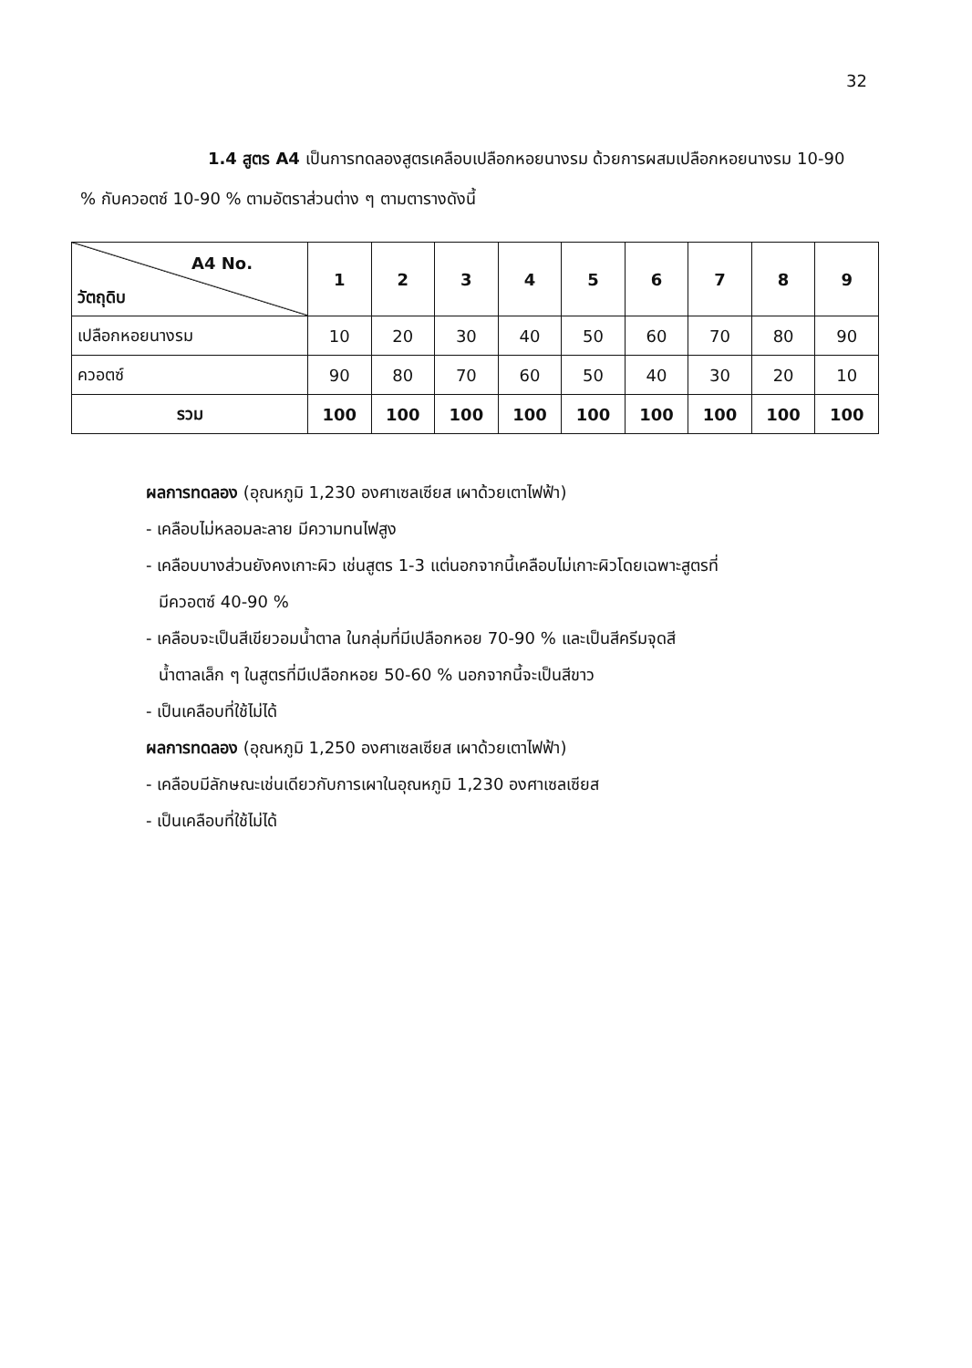32
1.4 สูตร A4 เป็นการทดลองสูตรเคลือบเปลือกหอยนางรม ด้วยการผสมเปลือกหอยนางรม 10-90 % กับควอตซ์ 10-90 % ตามอัตราส่วนต่าง ๆ ตามตารางดังนี้
| A4 No. วัตถุดิบ | 1 | 2 | 3 | 4 | 5 | 6 | 7 | 8 | 9 |
| --- | --- | --- | --- | --- | --- | --- | --- | --- | --- |
| เปลือกหอยนางรม | 10 | 20 | 30 | 40 | 50 | 60 | 70 | 80 | 90 |
| ควอตซ์ | 90 | 80 | 70 | 60 | 50 | 40 | 30 | 20 | 10 |
| รวม | 100 | 100 | 100 | 100 | 100 | 100 | 100 | 100 | 100 |
ผลการทดลอง (อุณหภูมิ 1,230 องศาเซลเซียส เผาด้วยเตาไฟฟ้า)
- เคลือบไม่หลอมละลาย มีความทนไฟสูง
- เคลือบบางส่วนยังคงเกาะผิว เช่นสูตร 1-3 แต่นอกจากนี้เคลือบไม่เกาะผิวโดยเฉพาะสูตรที่
มีควอตซ์ 40-90 %
- เคลือบจะเป็นสีเขียวอมน้ำตาล ในกลุ่มที่มีเปลือกหอย 70-90 % และเป็นสีครีมจุดสี
น้ำตาลเล็ก ๆ ในสูตรที่มีเปลือกหอย 50-60 % นอกจากนี้จะเป็นสีขาว
- เป็นเคลือบที่ใช้ไม่ได้
ผลการทดลอง (อุณหภูมิ 1,250 องศาเซลเซียส เผาด้วยเตาไฟฟ้า)
- เคลือบมีลักษณะเช่นเดียวกับการเผาในอุณหภูมิ 1,230 องศาเซลเซียส
- เป็นเคลือบที่ใช้ไม่ได้